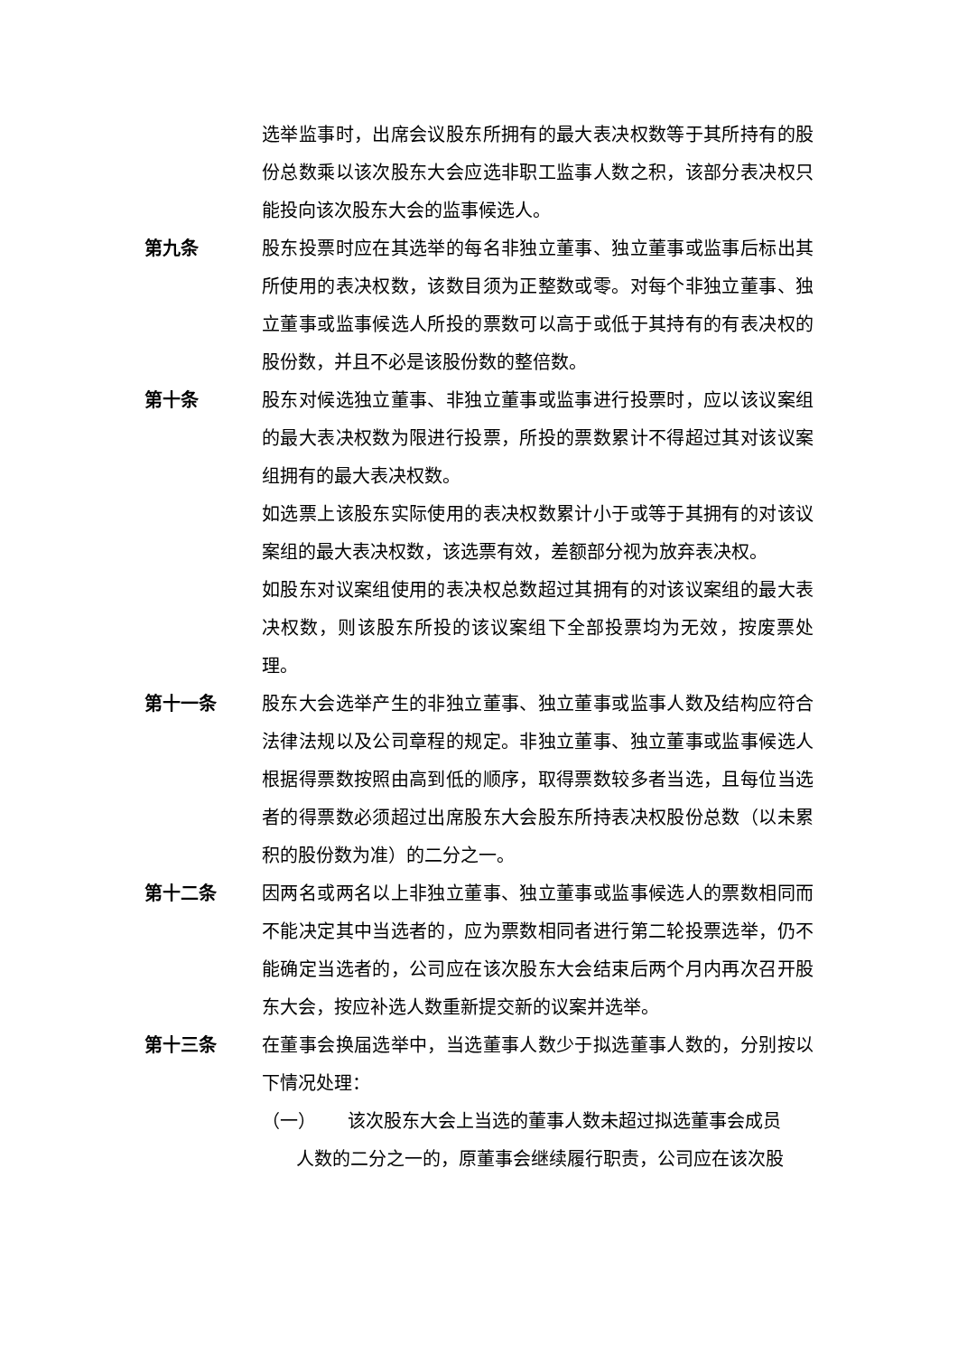选举监事时，出席会议股东所拥有的最大表决权数等于其所持有的股份总数乘以该次股东大会应选非职工监事人数之积，该部分表决权只能投向该次股东大会的监事候选人。
第九条 股东投票时应在其选举的每名非独立董事、独立董事或监事后标出其所使用的表决权数，该数目须为正整数或零。对每个非独立董事、独立董事或监事候选人所投的票数可以高于或低于其持有的有表决权的股份数，并且不必是该股份数的整倍数。
第十条 股东对候选独立董事、非独立董事或监事进行投票时，应以该议案组的最大表决权数为限进行投票，所投的票数累计不得超过其对该议案组拥有的最大表决权数。
如选票上该股东实际使用的表决权数累计小于或等于其拥有的对该议案组的最大表决权数，该选票有效，差额部分视为放弃表决权。
如股东对议案组使用的表决权总数超过其拥有的对该议案组的最大表决权数，则该股东所投的该议案组下全部投票均为无效，按废票处理。
第十一条 股东大会选举产生的非独立董事、独立董事或监事人数及结构应符合法律法规以及公司章程的规定。非独立董事、独立董事或监事候选人根据得票数按照由高到低的顺序，取得票数较多者当选，且每位当选者的得票数必须超过出席股东大会股东所持表决权股份总数（以未累积的股份数为准）的二分之一。
第十二条 因两名或两名以上非独立董事、独立董事或监事候选人的票数相同而不能决定其中当选者的，应为票数相同者进行第二轮投票选举，仍不能确定当选者的，公司应在该次股东大会结束后两个月内再次召开股东大会，按应补选人数重新提交新的议案并选举。
第十三条 在董事会换届选举中，当选董事人数少于拟选董事人数的，分别按以下情况处理：
（一） 该次股东大会上当选的董事人数未超过拟选董事会成员
人数的二分之一的，原董事会继续履行职责，公司应在该次股